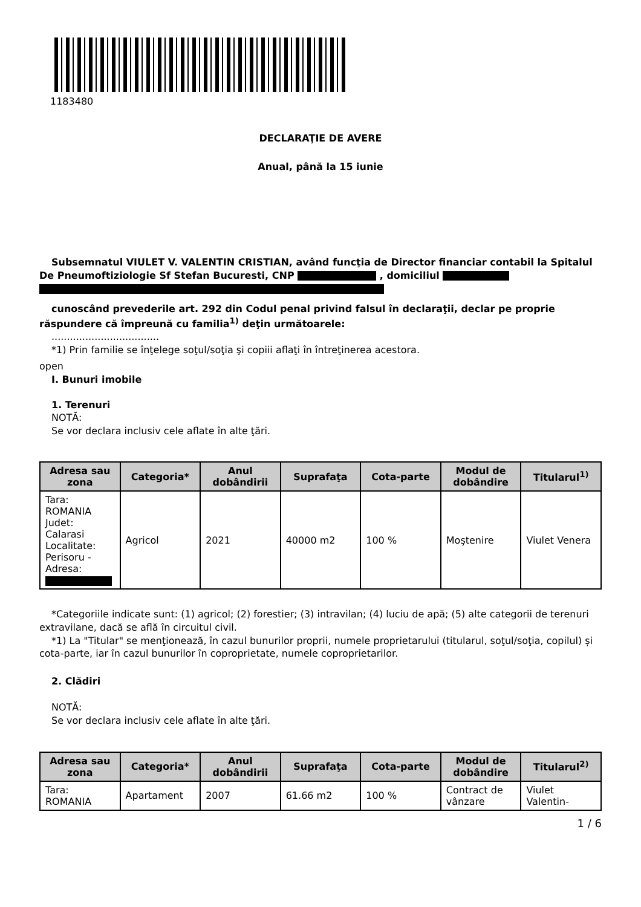1183480
DECLARAŢIE DE AVERE
Anual, până la 15 iunie
Subsemnatul VIULET V. VALENTIN CRISTIAN, având funcţia de Director financiar contabil la Spitalul De Pneumoftiziologie Sf Stefan Bucuresti, CNP , domiciliul
cunoscând prevederile art. 292 din Codul penal privind falsul în declaraţii, declar pe proprie răspundere că împreună cu familia<sup>1)</sup> deţin următoarele:
...................................
*1) Prin familie se înţelege soţul/soţia şi copiii aflaţi în întreţinerea acestora.
open
I. Bunuri imobile
1. Terenuri
NOTĂ:
Se vor declara inclusiv cele aflate în alte ţări.
| Adresa sau zona | Categoria* | Anul dobândirii | Suprafaţa | Cota-parte | Modul de dobândire | Titularul<sup>1)</sup> |
| --- | --- | --- | --- | --- | --- | --- |
| Tara: ROMANIA Judet: Calarasi Localitate: Perisoru - Adresa: | Agricol | 2021 | 40000 m2 | 100 % | Moştenire | Viulet Venera |
*Categoriile indicate sunt: (1) agricol; (2) forestier; (3) intravilan; (4) luciu de apă; (5) alte categorii de terenuri extravilane, dacă se află în circuitul civil.
*1) La "Titular" se menţionează, în cazul bunurilor proprii, numele proprietarului (titularul, soţul/soţia, copilul) și cota-parte, iar în cazul bunurilor în coproprietate, numele coproprietarilor.
2. Clădiri
NOTĂ:
Se vor declara inclusiv cele aflate în alte ţări.
| Adresa sau zona | Categoria* | Anul dobândirii | Suprafaţa | Cota-parte | Modul de dobândire | Titularul<sup>2)</sup> |
| --- | --- | --- | --- | --- | --- | --- |
| Tara: ROMANIA | Apartament | 2007 | 61.66 m2 | 100 % | Contract de vânzare | Viulet Valentin- |
1 / 6